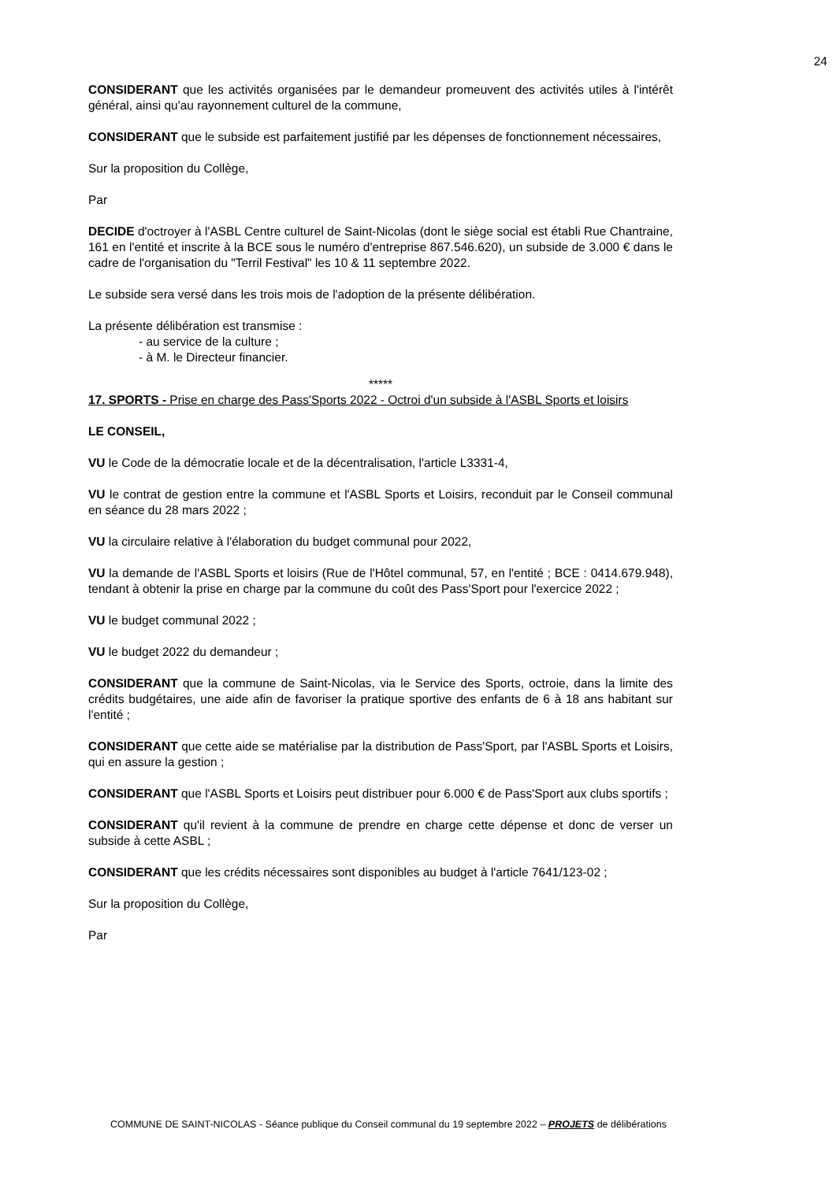24
CONSIDERANT que les activités organisées par le demandeur promeuvent des activités utiles à l'intérêt général, ainsi qu'au rayonnement culturel de la commune,
CONSIDERANT que le subside est parfaitement justifié par les dépenses de fonctionnement nécessaires,
Sur la proposition du Collège,
Par
DECIDE d'octroyer à l'ASBL Centre culturel de Saint-Nicolas (dont le siège social est établi Rue Chantraine, 161 en l'entité et inscrite à la BCE sous le numéro d'entreprise 867.546.620), un subside de 3.000 € dans le cadre de l'organisation du "Terril Festival" les 10 & 11 septembre 2022.
Le subside sera versé dans les trois mois de l'adoption de la présente délibération.
La présente délibération est transmise :
- au service de la culture ;
- à M. le Directeur financier.
*****
17. SPORTS - Prise en charge des Pass'Sports 2022 - Octroi d'un subside à l'ASBL Sports et loisirs
LE CONSEIL,
VU le Code de la démocratie locale et de la décentralisation, l'article L3331-4,
VU le contrat de gestion entre la commune et l'ASBL Sports et Loisirs, reconduit par le Conseil communal en séance du 28 mars 2022 ;
VU la circulaire relative à l'élaboration du budget communal pour 2022,
VU la demande de l'ASBL Sports et loisirs (Rue de l'Hôtel communal, 57, en l'entité ; BCE : 0414.679.948), tendant à obtenir la prise en charge par la commune du coût des Pass'Sport pour l'exercice 2022 ;
VU le budget communal 2022 ;
VU le budget 2022 du demandeur ;
CONSIDERANT que la commune de Saint-Nicolas, via le Service des Sports, octroie, dans la limite des crédits budgétaires, une aide afin de favoriser la pratique sportive des enfants de 6 à 18 ans habitant sur l'entité ;
CONSIDERANT que cette aide se matérialise par la distribution de Pass'Sport, par l'ASBL Sports et Loisirs, qui en assure la gestion ;
CONSIDERANT que l'ASBL Sports et Loisirs peut distribuer pour 6.000 € de Pass'Sport aux clubs sportifs ;
CONSIDERANT qu'il revient à la commune de prendre en charge cette dépense et donc de verser un subside à cette ASBL ;
CONSIDERANT que les crédits nécessaires sont disponibles au budget à l'article 7641/123-02 ;
Sur la proposition du Collège,
Par
COMMUNE DE SAINT-NICOLAS - Séance publique du Conseil communal du 19 septembre 2022 – PROJETS de délibérations